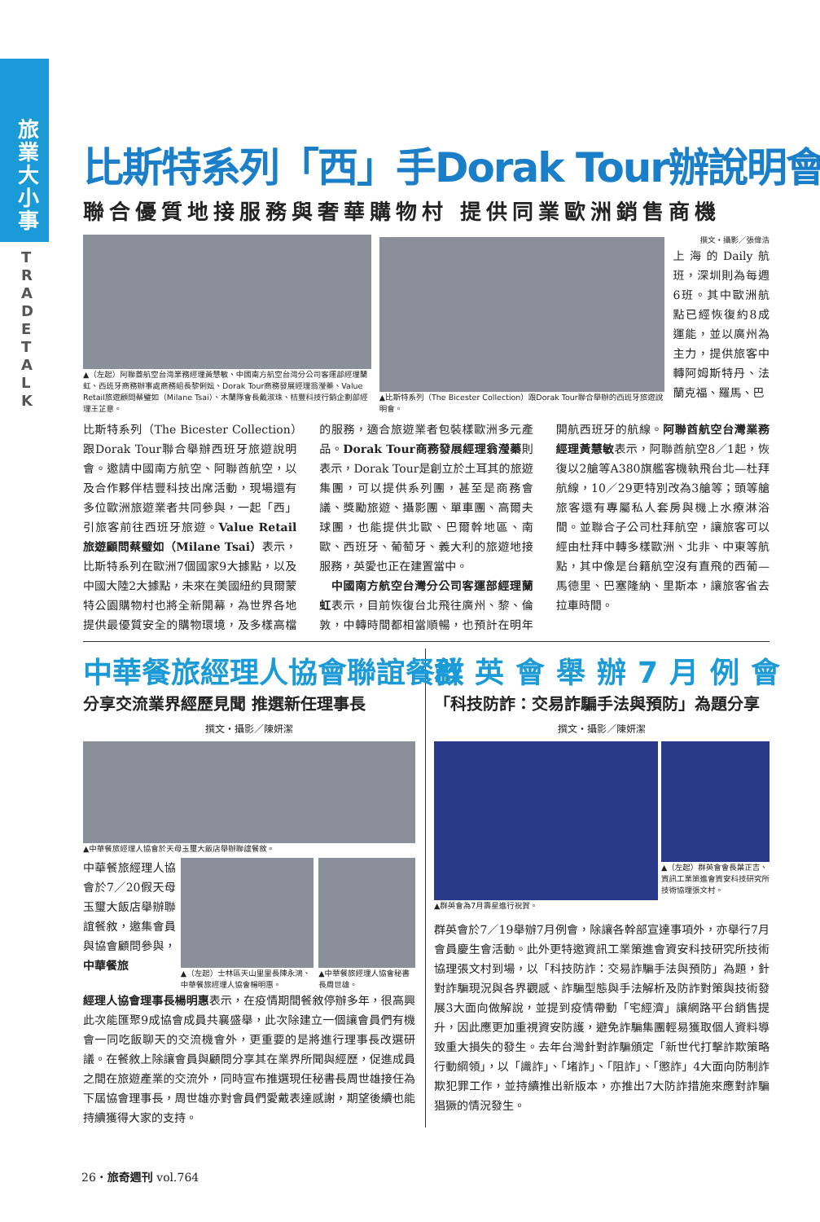旅業大小事
TRADE TALK
比斯特系列「西」手Dorak Tour辦說明會
聯合優質地接服務與奢華購物村 提供同業歐洲銷售商機
▲（左起）阿聯酋航空台灣業務經理黃慧敏、中國南方航空台灣分公司客運部經理蘭虹、西班牙商務辦事處商務組長黎俐妘、Dorak Tour商務發展經理翁瀅蓁、Value Retail旅遊顧問蔡璧如（Milane Tsai）、木蘭隊會長戴淑珠、桔豐科技行銷企劃部經理王芷意。
▲比斯特系列（The Bicester Collection）跟Dorak Tour聯合舉辦的西班牙旅遊說明會。
撰文・攝影／張偉浩
上海的Daily航班，深圳則為每週6班。其中歐洲航點已經恢復約8成運能，並以廣州為主力，提供旅客中轉阿姆斯特丹、法蘭克福、羅馬、巴
比斯特系列（The Bicester Collection）跟Dorak Tour聯合舉辦西班牙旅遊說明會。邀請中國南方航空、阿聯酋航空，以及合作夥伴桔豐科技出席活動，現場還有多位歐洲旅遊業者共同參與，一起「西」引旅客前往西班牙旅遊。Value Retail旅遊顧問蔡璧如（Milane Tsai）表示，比斯特系列在歐洲7個國家9大據點，以及中國大陸2大據點，未來在美國紐約貝爾蒙特公園購物村也將全新開幕，為世界各地提供最優質安全的購物環境，及多樣高檔的服務，適合旅遊業者包裝樣歐洲多元產品。Dorak Tour商務發展經理翁瀅蓁則表示，Dorak Tour是創立於土耳其的旅遊集團，可以提供系列團，甚至是商務會議、獎勵旅遊、攝影團、單車團、高爾夫球團，也能提供北歐、巴爾幹地區、南歐、西班牙、葡萄牙、義大利的旅遊地接服務，英愛也正在建置當中。
　中國南方航空台灣分公司客運部經理蘭虹表示，目前恢復台北飛往廣州、黎、倫敦，中轉時間都相當順暢，也預計在明年開航西班牙的航線。阿聯酋航空台灣業務經理黃慧敏表示，阿聯酋航空8／1起，恢復以2艙等A380旗艦客機執飛台北—杜拜航線，10／29更特別改為3艙等；頭等艙旅客還有專屬私人套房與機上水療淋浴間。並聯合子公司杜拜航空，讓旅客可以經由杜拜中轉多樣歐洲、北非、中東等航點，其中像是台籍航空沒有直飛的西葡—馬德里、巴塞隆納、里斯本，讓旅客省去拉車時間。
中華餐旅經理人協會聯誼餐敘
分享交流業界經歷見聞 推選新任理事長
撰文・攝影／陳妍潔
▲中華餐旅經理人協會於天母玉璽大飯店舉辦聯誼餐敘。
中華餐旅經理人協會於7／20假天母玉璽大飯店舉辦聯誼餐敘，邀集會員與協會顧問參與，中華餐旅
▲（左起）士林區天山里里長陳永鴻、中華餐旅經理人協會楊明惠。
▲中華餐旅經理人協會秘書長周世雄。
經理人協會理事長楊明惠表示，在疫情期間餐敘停辦多年，很高興此次能匯聚9成協會成員共襄盛舉，此次除建立一個讓會員們有機會一同吃飯聊天的交流機會外，更重要的是將進行理事長改選研議。在餐敘上除讓會員與顧問分享其在業界所聞與經歷，促進成員之間在旅遊產業的交流外，同時宣布推選現任秘書長周世雄接任為下屆協會理事長，周世雄亦對會員們愛戴表達感謝，期望後續也能持續獲得大家的支持。
群英會舉辦7月例會
「科技防詐：交易詐騙手法與預防」為題分享
撰文・攝影／陳妍潔
▲群英會為7月壽星進行祝賀。 ▲（左起）群英會會長葉正吉、資訊工業策進會資安科技研究所技術協理張文村。
群英會於7／19舉辦7月例會，除讓各幹部宣達事項外，亦舉行7月會員慶生會活動。此外更特邀資訊工業策進會資安科技研究所技術協理張文村到場，以「科技防詐：交易詐騙手法與預防」為題，針對詐騙現況與各界觀感、詐騙型態與手法解析及防詐對策與技術發展3大面向做解說，並提到疫情帶動「宅經濟」讓網路平台銷售提升，因此應更加重視資安防護，避免詐騙集團輕易獲取個人資料導致重大損失的發生。去年台灣針對詐騙頒定「新世代打擊詐欺策略行動綱領」，以「識詐」、「堵詐」、「阻詐」、「懲詐」4大面向防制詐欺犯罪工作，並持續推出新版本，亦推出7大防詐措施來應對詐騙猖獗的情況發生。
26・旅奇週刊 vol.764